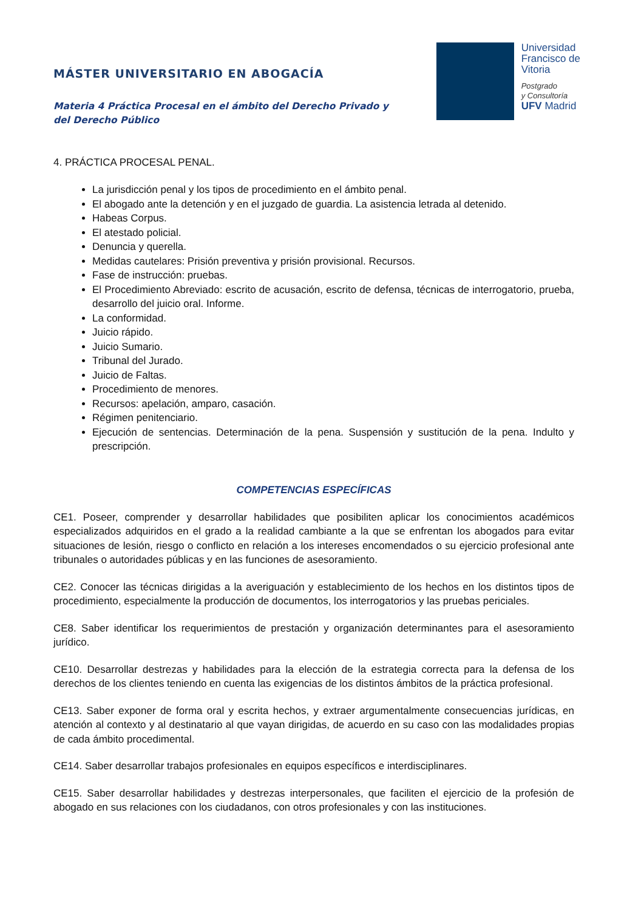MÁSTER UNIVERSITARIO EN ABOGACÍA
Materia 4 Práctica Procesal en el ámbito del Derecho Privado y del Derecho Público
Universidad
Francisco de
Vitoria
Postgrado
y Consultoría
UFV Madrid
4. PRÁCTICA PROCESAL PENAL.
La jurisdicción penal y los tipos de procedimiento en el ámbito penal.
El abogado ante la detención y en el juzgado de guardia. La asistencia letrada al detenido.
Habeas Corpus.
El atestado policial.
Denuncia y querella.
Medidas cautelares: Prisión preventiva y prisión provisional. Recursos.
Fase de instrucción: pruebas.
El Procedimiento Abreviado: escrito de acusación, escrito de defensa, técnicas de interrogatorio, prueba, desarrollo del juicio oral. Informe.
La conformidad.
Juicio rápido.
Juicio Sumario.
Tribunal del Jurado.
Juicio de Faltas.
Procedimiento de menores.
Recursos: apelación, amparo, casación.
Régimen penitenciario.
Ejecución de sentencias. Determinación de la pena. Suspensión y sustitución de la pena. Indulto y prescripción.
COMPETENCIAS ESPECÍFICAS
CE1. Poseer, comprender y desarrollar habilidades que posibiliten aplicar los conocimientos académicos especializados adquiridos en el grado a la realidad cambiante a la que se enfrentan los abogados para evitar situaciones de lesión, riesgo o conflicto en relación a los intereses encomendados o su ejercicio profesional ante tribunales o autoridades públicas y en las funciones de asesoramiento.
CE2. Conocer las técnicas dirigidas a la averiguación y establecimiento de los hechos en los distintos tipos de procedimiento, especialmente la producción de documentos, los interrogatorios y las pruebas periciales.
CE8. Saber identificar los requerimientos de prestación y organización determinantes para el asesoramiento jurídico.
CE10. Desarrollar destrezas y habilidades para la elección de la estrategia correcta para la defensa de los derechos de los clientes teniendo en cuenta las exigencias de los distintos ámbitos de la práctica profesional.
CE13. Saber exponer de forma oral y escrita hechos, y extraer argumentalmente consecuencias jurídicas, en atención al contexto y al destinatario al que vayan dirigidas, de acuerdo en su caso con las modalidades propias de cada ámbito procedimental.
CE14. Saber desarrollar trabajos profesionales en equipos específicos e interdisciplinares.
CE15. Saber desarrollar habilidades y destrezas interpersonales, que faciliten el ejercicio de la profesión de abogado en sus relaciones con los ciudadanos, con otros profesionales y con las instituciones.